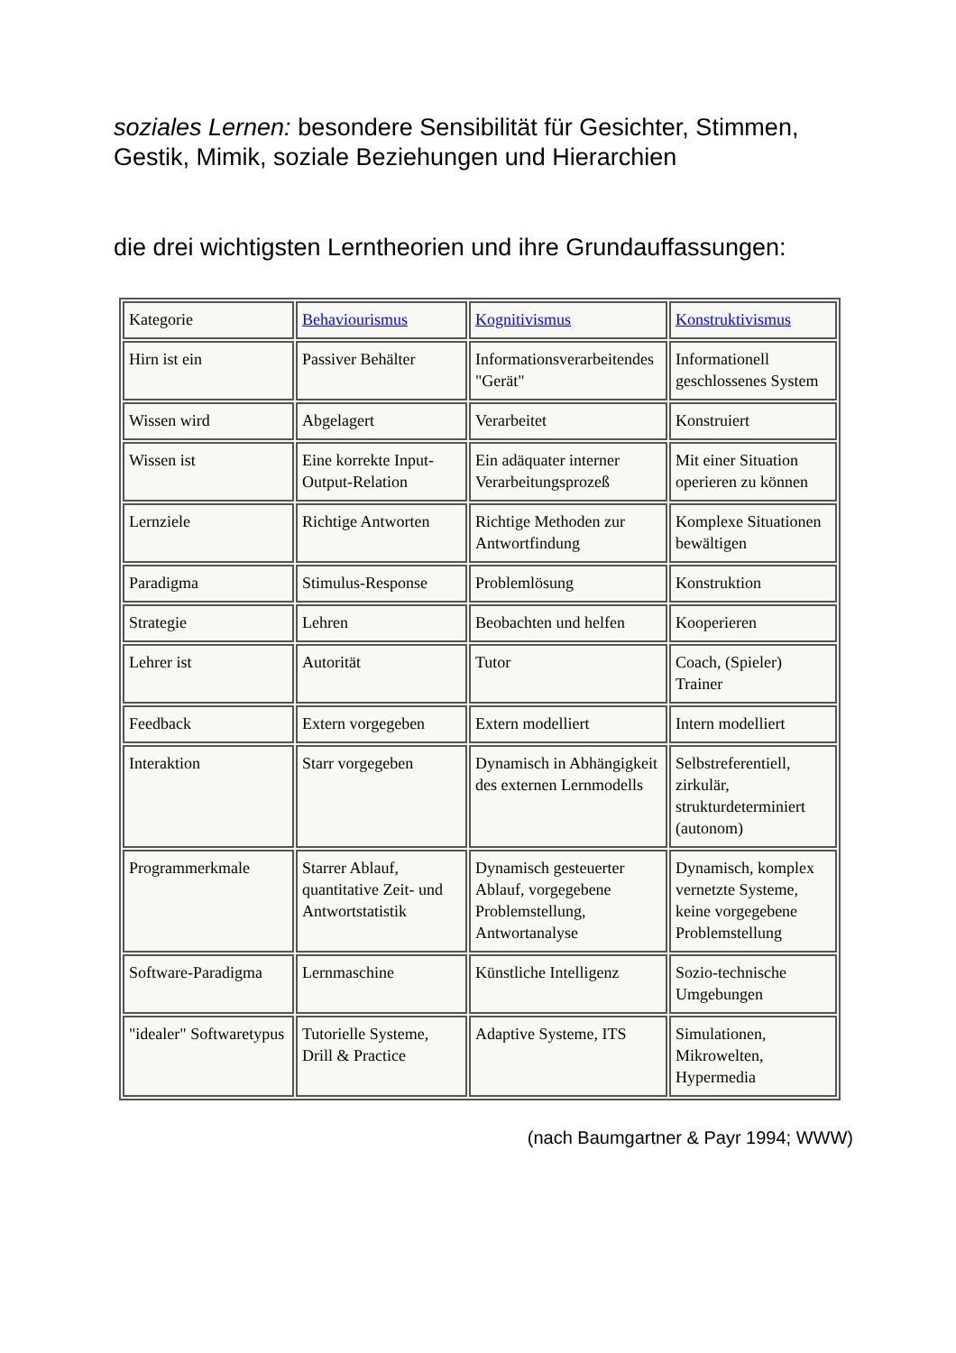soziales Lernen: besondere Sensibilität für Gesichter, Stimmen, Gestik, Mimik, soziale Beziehungen und Hierarchien
die drei wichtigsten Lerntheorien und ihre Grundauffassungen:
| Kategorie | Behaviourismus | Kognitivismus | Konstruktivismus |
| Hirn ist ein | Passiver Behälter | Informationsverarbeitendes "Gerät" | Informationell geschlossenes System |
| Wissen wird | Abgelagert | Verarbeitet | Konstruiert |
| Wissen ist | Eine korrekte Input-Output-Relation | Ein adäquater interner Verarbeitungsprozeß | Mit einer Situation operieren zu können |
| Lernziele | Richtige Antworten | Richtige Methoden zur Antwortfindung | Komplexe Situationen bewältigen |
| Paradigma | Stimulus-Response | Problemlösung | Konstruktion |
| Strategie | Lehren | Beobachten und helfen | Kooperieren |
| Lehrer ist | Autorität | Tutor | Coach, (Spieler) Trainer |
| Feedback | Extern vorgegeben | Extern modelliert | Intern modelliert |
| Interaktion | Starr vorgegeben | Dynamisch in Abhängigkeit des externen Lernmodells | Selbstreferentiell, zirkulär, strukturdeterminiert (autonom) |
| Programmerkmale | Starrer Ablauf, quantitative Zeit- und Antwortstatistik | Dynamisch gesteuerter Ablauf, vorgegebene Problemstellung, Antwortanalyse | Dynamisch, komplex vernetzte Systeme, keine vorgegebene Problemstellung |
| Software-Paradigma | Lernmaschine | Künstliche Intelligenz | Sozio-technische Umgebungen |
| "idealer" Softwaretypus | Tutorielle Systeme, Drill & Practice | Adaptive Systeme, ITS | Simulationen, Mikrowelten, Hypermedia |
(nach Baumgartner & Payr 1994; WWW)